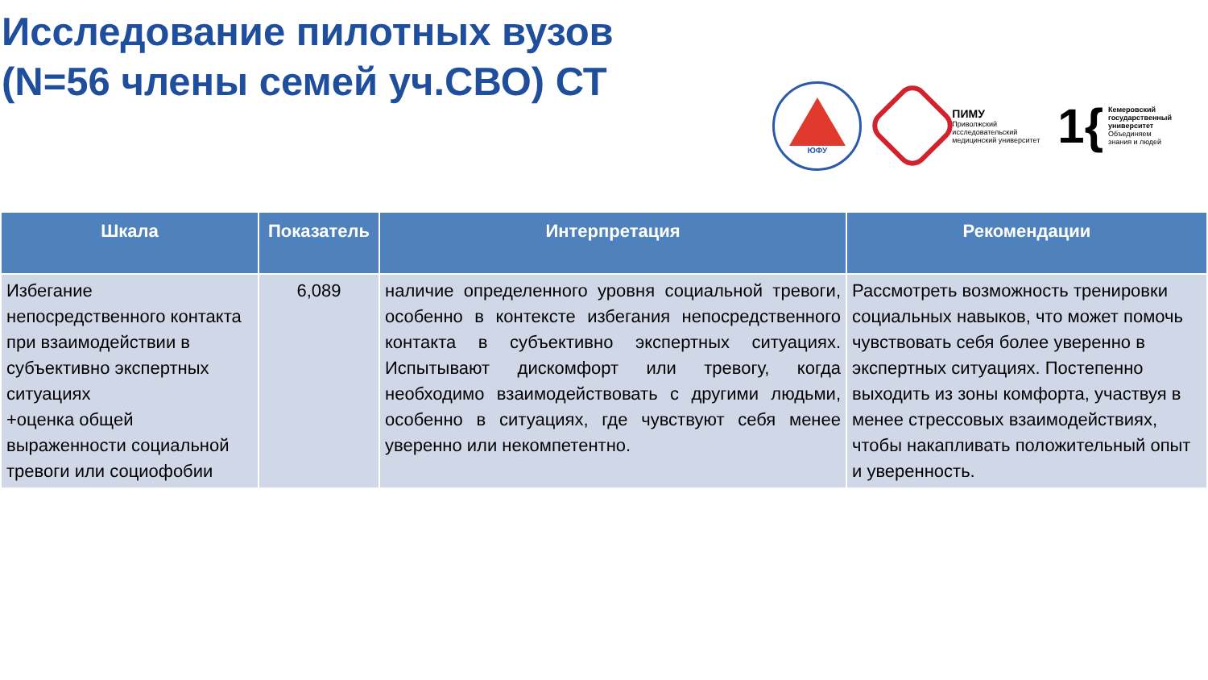Исследование пилотных вузов
(N=56 члены семей уч.СВО) СТ
ЮФУ
ПИМУ
Приволжский
исследовательский
медицинский университет
1{
Кемеровский
государственный
университет
Объединяем
знания и людей
| Шкала | Показатель | Интерпретация | Рекомендации |
| --- | --- | --- | --- |
| Избегание непосредственного контакта при взаимодействии в субъективно экспертных ситуациях +оценка общей выраженности социальной тревоги или социофобии | 6,089 | наличие определенного уровня социальной тревоги, особенно в контексте избегания непосредственного контакта в субъективно экспертных ситуациях. Испытывают дискомфорт или тревогу, когда необходимо взаимодействовать с другими людьми, особенно в ситуациях, где чувствуют себя менее уверенно или некомпетентно. | Рассмотреть возможность тренировки социальных навыков, что может помочь чувствовать себя более уверенно в экспертных ситуациях. Постепенно выходить из зоны комфорта, участвуя в менее стрессовых взаимодействиях, чтобы накапливать положительный опыт и уверенность. |